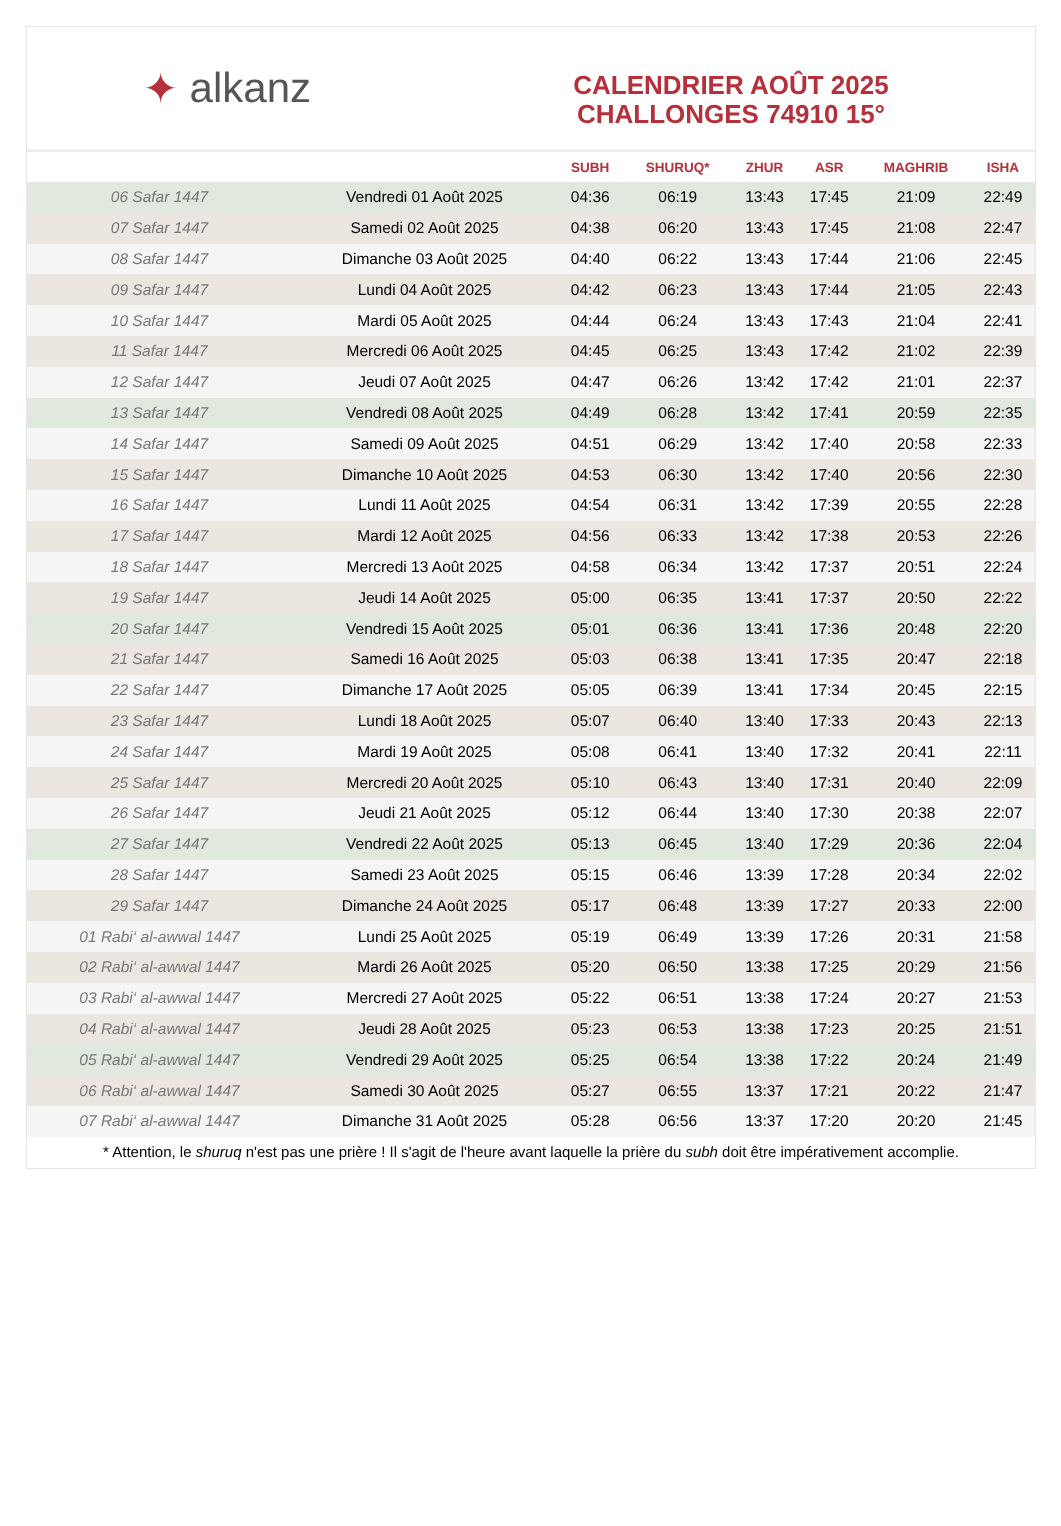✦ alkanz
CALENDRIER AOÛT 2025
CHALLONGES 74910 15°
| | | SUBH | SHURUQ* | ZHUR | ASR | MAGHRIB | ISHA |
| --- | --- | --- | --- | --- | --- | --- | --- |
| 06 Safar 1447 | Vendredi 01 Août 2025 | 04:36 | 06:19 | 13:43 | 17:45 | 21:09 | 22:49 |
| 07 Safar 1447 | Samedi 02 Août 2025 | 04:38 | 06:20 | 13:43 | 17:45 | 21:08 | 22:47 |
| 08 Safar 1447 | Dimanche 03 Août 2025 | 04:40 | 06:22 | 13:43 | 17:44 | 21:06 | 22:45 |
| 09 Safar 1447 | Lundi 04 Août 2025 | 04:42 | 06:23 | 13:43 | 17:44 | 21:05 | 22:43 |
| 10 Safar 1447 | Mardi 05 Août 2025 | 04:44 | 06:24 | 13:43 | 17:43 | 21:04 | 22:41 |
| 11 Safar 1447 | Mercredi 06 Août 2025 | 04:45 | 06:25 | 13:43 | 17:42 | 21:02 | 22:39 |
| 12 Safar 1447 | Jeudi 07 Août 2025 | 04:47 | 06:26 | 13:42 | 17:42 | 21:01 | 22:37 |
| 13 Safar 1447 | Vendredi 08 Août 2025 | 04:49 | 06:28 | 13:42 | 17:41 | 20:59 | 22:35 |
| 14 Safar 1447 | Samedi 09 Août 2025 | 04:51 | 06:29 | 13:42 | 17:40 | 20:58 | 22:33 |
| 15 Safar 1447 | Dimanche 10 Août 2025 | 04:53 | 06:30 | 13:42 | 17:40 | 20:56 | 22:30 |
| 16 Safar 1447 | Lundi 11 Août 2025 | 04:54 | 06:31 | 13:42 | 17:39 | 20:55 | 22:28 |
| 17 Safar 1447 | Mardi 12 Août 2025 | 04:56 | 06:33 | 13:42 | 17:38 | 20:53 | 22:26 |
| 18 Safar 1447 | Mercredi 13 Août 2025 | 04:58 | 06:34 | 13:42 | 17:37 | 20:51 | 22:24 |
| 19 Safar 1447 | Jeudi 14 Août 2025 | 05:00 | 06:35 | 13:41 | 17:37 | 20:50 | 22:22 |
| 20 Safar 1447 | Vendredi 15 Août 2025 | 05:01 | 06:36 | 13:41 | 17:36 | 20:48 | 22:20 |
| 21 Safar 1447 | Samedi 16 Août 2025 | 05:03 | 06:38 | 13:41 | 17:35 | 20:47 | 22:18 |
| 22 Safar 1447 | Dimanche 17 Août 2025 | 05:05 | 06:39 | 13:41 | 17:34 | 20:45 | 22:15 |
| 23 Safar 1447 | Lundi 18 Août 2025 | 05:07 | 06:40 | 13:40 | 17:33 | 20:43 | 22:13 |
| 24 Safar 1447 | Mardi 19 Août 2025 | 05:08 | 06:41 | 13:40 | 17:32 | 20:41 | 22:11 |
| 25 Safar 1447 | Mercredi 20 Août 2025 | 05:10 | 06:43 | 13:40 | 17:31 | 20:40 | 22:09 |
| 26 Safar 1447 | Jeudi 21 Août 2025 | 05:12 | 06:44 | 13:40 | 17:30 | 20:38 | 22:07 |
| 27 Safar 1447 | Vendredi 22 Août 2025 | 05:13 | 06:45 | 13:40 | 17:29 | 20:36 | 22:04 |
| 28 Safar 1447 | Samedi 23 Août 2025 | 05:15 | 06:46 | 13:39 | 17:28 | 20:34 | 22:02 |
| 29 Safar 1447 | Dimanche 24 Août 2025 | 05:17 | 06:48 | 13:39 | 17:27 | 20:33 | 22:00 |
| 01 Rabi‘ al-awwal 1447 | Lundi 25 Août 2025 | 05:19 | 06:49 | 13:39 | 17:26 | 20:31 | 21:58 |
| 02 Rabi‘ al-awwal 1447 | Mardi 26 Août 2025 | 05:20 | 06:50 | 13:38 | 17:25 | 20:29 | 21:56 |
| 03 Rabi‘ al-awwal 1447 | Mercredi 27 Août 2025 | 05:22 | 06:51 | 13:38 | 17:24 | 20:27 | 21:53 |
| 04 Rabi‘ al-awwal 1447 | Jeudi 28 Août 2025 | 05:23 | 06:53 | 13:38 | 17:23 | 20:25 | 21:51 |
| 05 Rabi‘ al-awwal 1447 | Vendredi 29 Août 2025 | 05:25 | 06:54 | 13:38 | 17:22 | 20:24 | 21:49 |
| 06 Rabi‘ al-awwal 1447 | Samedi 30 Août 2025 | 05:27 | 06:55 | 13:37 | 17:21 | 20:22 | 21:47 |
| 07 Rabi‘ al-awwal 1447 | Dimanche 31 Août 2025 | 05:28 | 06:56 | 13:37 | 17:20 | 20:20 | 21:45 |
* Attention, le shuruq n'est pas une prière ! Il s'agit de l'heure avant laquelle la prière du subh doit être impérativement accomplie.